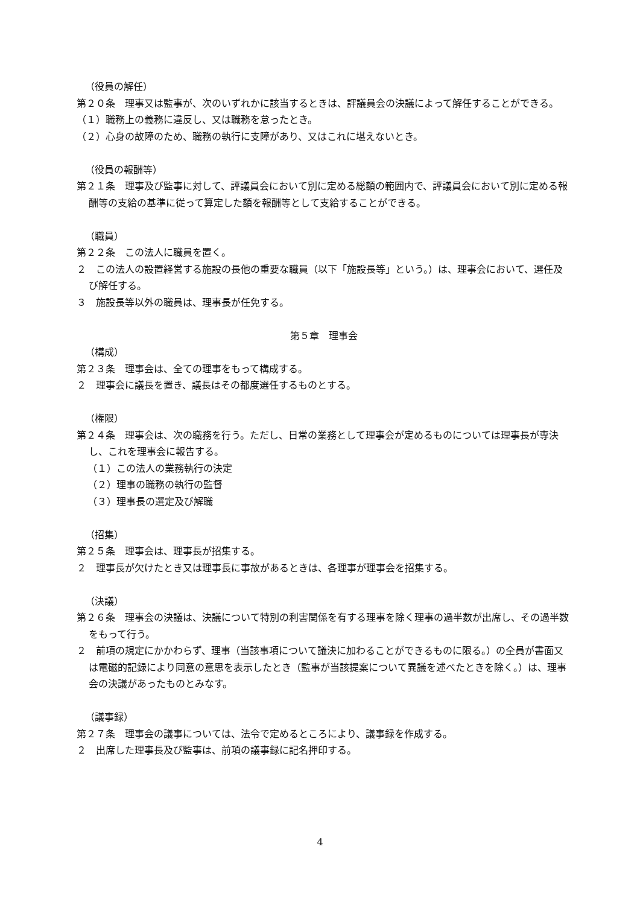（役員の解任）
第２０条　理事又は監事が、次のいずれかに該当するときは、評議員会の決議によって解任することができる。
（１）職務上の義務に違反し、又は職務を怠ったとき。
（２）心身の故障のため、職務の執行に支障があり、又はこれに堪えないとき。
（役員の報酬等）
第２１条　理事及び監事に対して、評議員会において別に定める総額の範囲内で、評議員会において別に定める報酬等の支給の基準に従って算定した額を報酬等として支給することができる。
（職員）
第２２条　この法人に職員を置く。
２　この法人の設置経営する施設の長他の重要な職員（以下「施設長等」という。）は、理事会において、選任及び解任する。
３　施設長等以外の職員は、理事長が任免する。
第５章　理事会
（構成）
第２３条　理事会は、全ての理事をもって構成する。
２　理事会に議長を置き、議長はその都度選任するものとする。
（権限）
第２４条　理事会は、次の職務を行う。ただし、日常の業務として理事会が定めるものについては理事長が専決し、これを理事会に報告する。
（１）この法人の業務執行の決定
（２）理事の職務の執行の監督
（３）理事長の選定及び解職
（招集）
第２５条　理事会は、理事長が招集する。
２　理事長が欠けたとき又は理事長に事故があるときは、各理事が理事会を招集する。
（決議）
第２６条　理事会の決議は、決議について特別の利害関係を有する理事を除く理事の過半数が出席し、その過半数をもって行う。
２　前項の規定にかかわらず、理事（当該事項について議決に加わることができるものに限る。）の全員が書面又は電磁的記録により同意の意思を表示したとき（監事が当該提案について異議を述べたときを除く。）は、理事会の決議があったものとみなす。
（議事録）
第２７条　理事会の議事については、法令で定めるところにより、議事録を作成する。
２　出席した理事長及び監事は、前項の議事録に記名押印する。
4